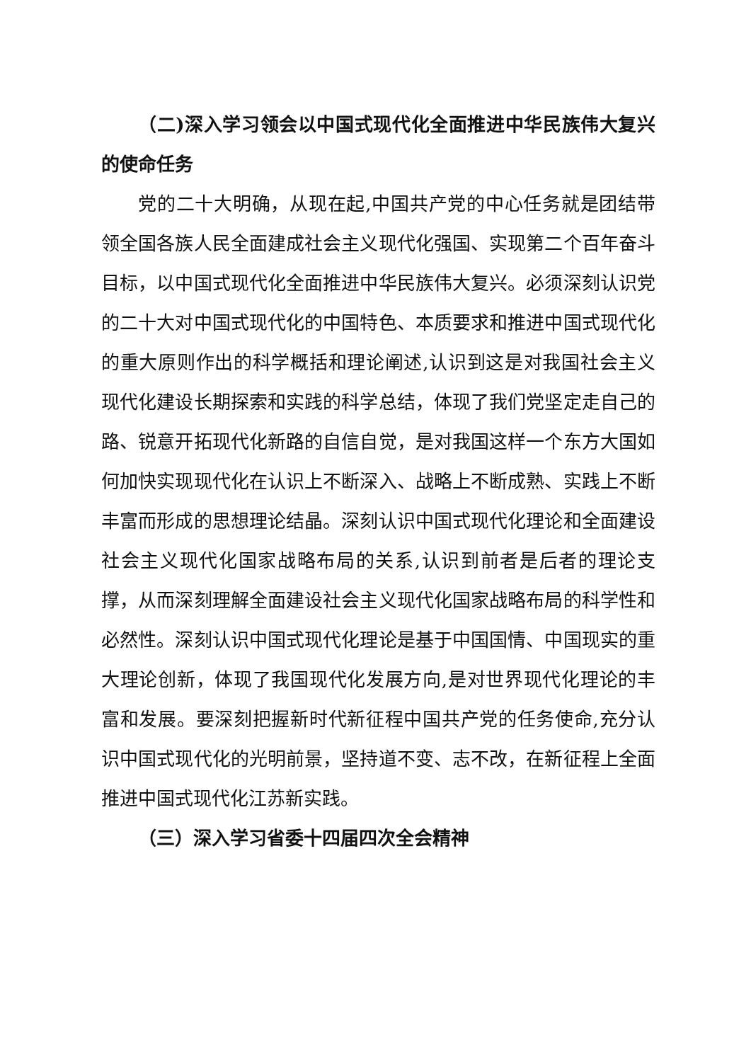（二)深入学习领会以中国式现代化全面推进中华民族伟大复兴的使命任务
党的二十大明确，从现在起,中国共产党的中心任务就是团结带领全国各族人民全面建成社会主义现代化强国、实现第二个百年奋斗目标，以中国式现代化全面推进中华民族伟大复兴。必须深刻认识党的二十大对中国式现代化的中国特色、本质要求和推进中国式现代化的重大原则作出的科学概括和理论阐述,认识到这是对我国社会主义现代化建设长期探索和实践的科学总结，体现了我们党坚定走自己的路、锐意开拓现代化新路的自信自觉，是对我国这样一个东方大国如何加快实现现代化在认识上不断深入、战略上不断成熟、实践上不断丰富而形成的思想理论结晶。深刻认识中国式现代化理论和全面建设社会主义现代化国家战略布局的关系,认识到前者是后者的理论支撑，从而深刻理解全面建设社会主义现代化国家战略布局的科学性和必然性。深刻认识中国式现代化理论是基于中国国情、中国现实的重大理论创新，体现了我国现代化发展方向,是对世界现代化理论的丰富和发展。要深刻把握新时代新征程中国共产党的任务使命,充分认识中国式现代化的光明前景，坚持道不变、志不改，在新征程上全面推进中国式现代化江苏新实践。
（三）深入学习省委十四届四次全会精神